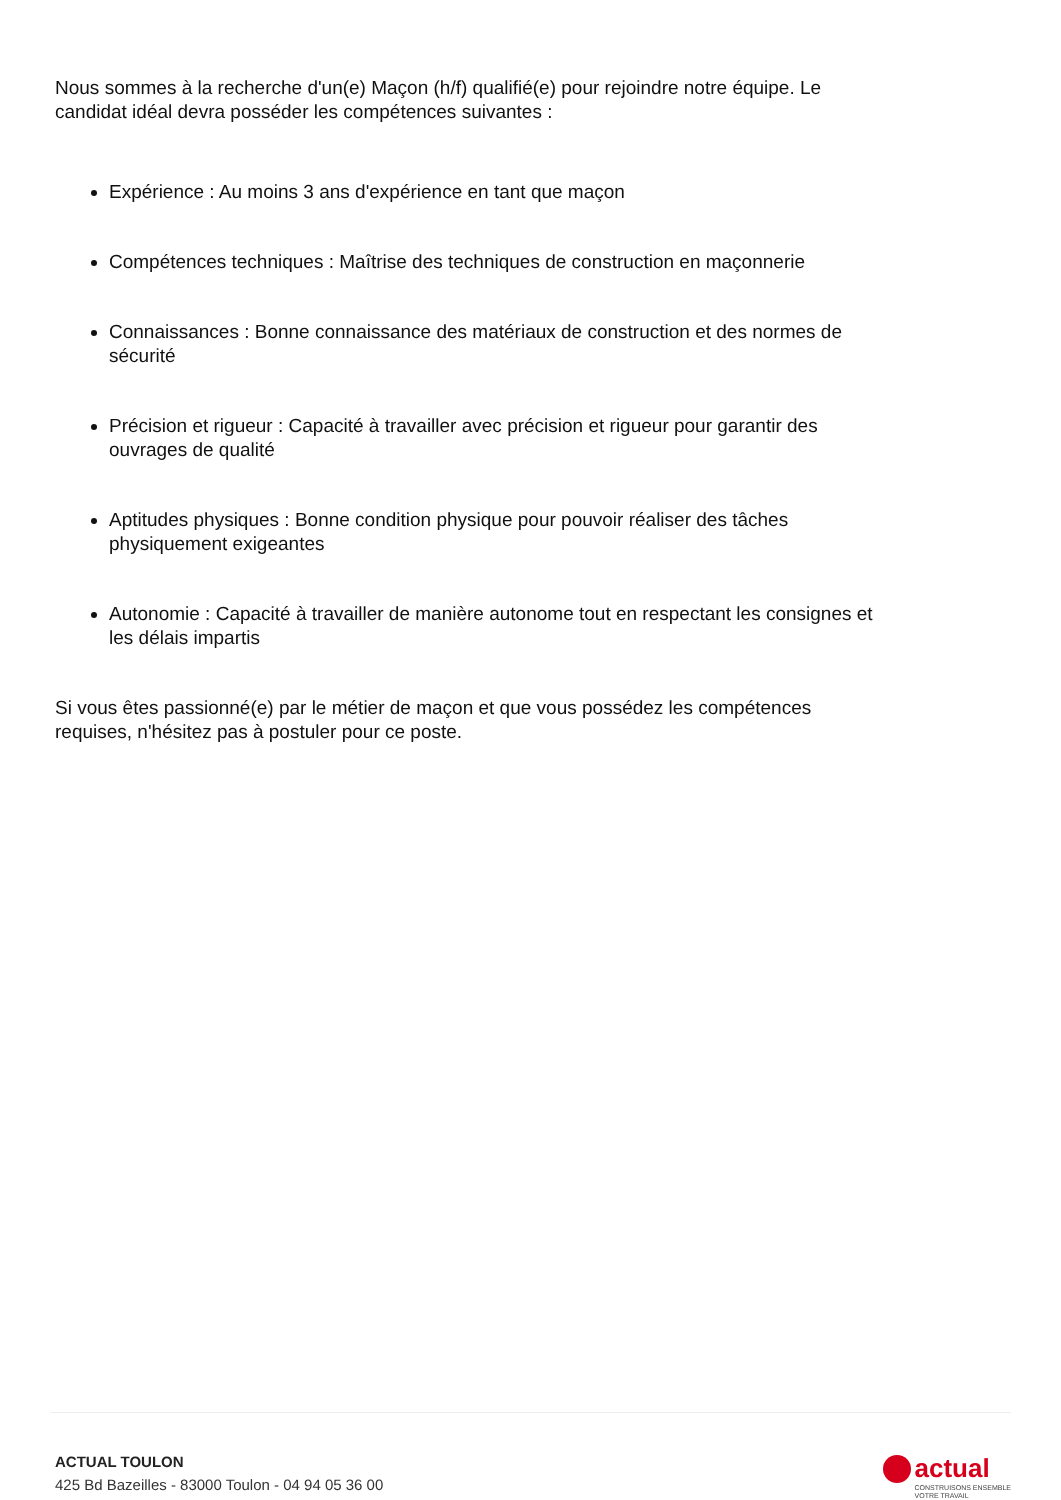Nous sommes à la recherche d'un(e) Maçon (h/f) qualifié(e) pour rejoindre notre équipe. Le candidat idéal devra posséder les compétences suivantes :
Expérience : Au moins 3 ans d'expérience en tant que maçon
Compétences techniques : Maîtrise des techniques de construction en maçonnerie
Connaissances : Bonne connaissance des matériaux de construction et des normes de sécurité
Précision et rigueur : Capacité à travailler avec précision et rigueur pour garantir des ouvrages de qualité
Aptitudes physiques : Bonne condition physique pour pouvoir réaliser des tâches physiquement exigeantes
Autonomie : Capacité à travailler de manière autonome tout en respectant les consignes et les délais impartis
Si vous êtes passionné(e) par le métier de maçon et que vous possédez les compétences requises, n'hésitez pas à postuler pour ce poste.
ACTUAL TOULON
425 Bd Bazeilles - 83000 Toulon - 04 94 05 36 00
actual
CONSTRUISONS ENSEMBLE
VOTRE TRAVAIL